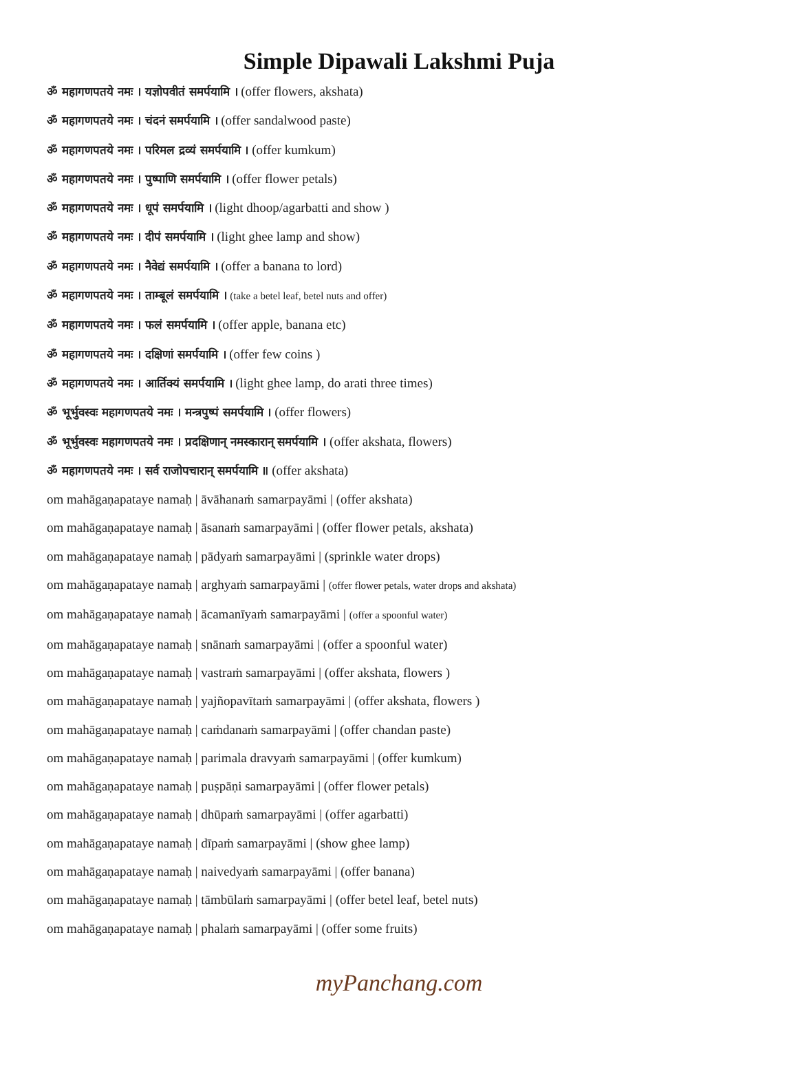Simple Dipawali Lakshmi Puja
ॐ महागणपतये नमः । यज्ञोपवीतं समर्पयामि । (offer flowers, akshata)
ॐ महागणपतये नमः । चंदनं समर्पयामि । (offer sandalwood paste)
ॐ महागणपतये नमः । परिमल द्रव्यं समर्पयामि । (offer kumkum)
ॐ महागणपतये नमः । पुष्पाणि समर्पयामि । (offer flower petals)
ॐ महागणपतये नमः । धूपं समर्पयामि । (light dhoop/agarbatti and show )
ॐ महागणपतये नमः । दीपं समर्पयामि । (light ghee lamp and show)
ॐ महागणपतये नमः । नैवेद्यं समर्पयामि । (offer a banana to lord)
ॐ महागणपतये नमः । ताम्बूलं समर्पयामि । (take a betel leaf, betel nuts and offer)
ॐ महागणपतये नमः । फलं समर्पयामि । (offer apple, banana etc)
ॐ महागणपतये नमः । दक्षिणां समर्पयामि । (offer few coins )
ॐ महागणपतये नमः । आर्तिक्यं समर्पयामि । (light ghee lamp, do arati three times)
ॐ भूर्भुवस्वः महागणपतये नमः । मन्त्रपुष्पं समर्पयामि । (offer flowers)
ॐ भूर्भुवस्वः महागणपतये नमः । प्रदक्षिणान् नमस्कारान् समर्पयामि । (offer akshata, flowers)
ॐ महागणपतये नमः । सर्व राजोपचारान् समर्पयामि ॥ (offer akshata)
om mahāgaṇapataye namaḥ | āvāhanaṁ samarpayāmi | (offer akshata)
om mahāgaṇapataye namaḥ | āsanaṁ samarpayāmi | (offer flower petals, akshata)
om mahāgaṇapataye namaḥ | pādyaṁ samarpayāmi | (sprinkle water drops)
om mahāgaṇapataye namaḥ | arghyaṁ samarpayāmi | (offer flower petals, water drops and akshata)
om mahāgaṇapataye namaḥ | ācamanīyaṁ samarpayāmi | (offer a spoonful water)
om mahāgaṇapataye namaḥ | snānaṁ samarpayāmi | (offer a spoonful water)
om mahāgaṇapataye namaḥ | vastraṁ samarpayāmi | (offer akshata, flowers )
om mahāgaṇapataye namaḥ | yajñopavītaṁ samarpayāmi | (offer akshata, flowers )
om mahāgaṇapataye namaḥ | caṁdanaṁ samarpayāmi | (offer chandan paste)
om mahāgaṇapataye namaḥ | parimala dravyaṁ samarpayāmi | (offer kumkum)
om mahāgaṇapataye namaḥ | puṣpāṇi samarpayāmi | (offer flower petals)
om mahāgaṇapataye namaḥ | dhūpaṁ samarpayāmi | (offer agarbatti)
om mahāgaṇapataye namaḥ | dīpaṁ samarpayāmi | (show ghee lamp)
om mahāgaṇapataye namaḥ | naivedyaṁ samarpayāmi | (offer banana)
om mahāgaṇapataye namaḥ | tāmbūlaṁ samarpayāmi | (offer betel leaf, betel nuts)
om mahāgaṇapataye namaḥ | phalaṁ samarpayāmi | (offer some fruits)
myPanchang.com